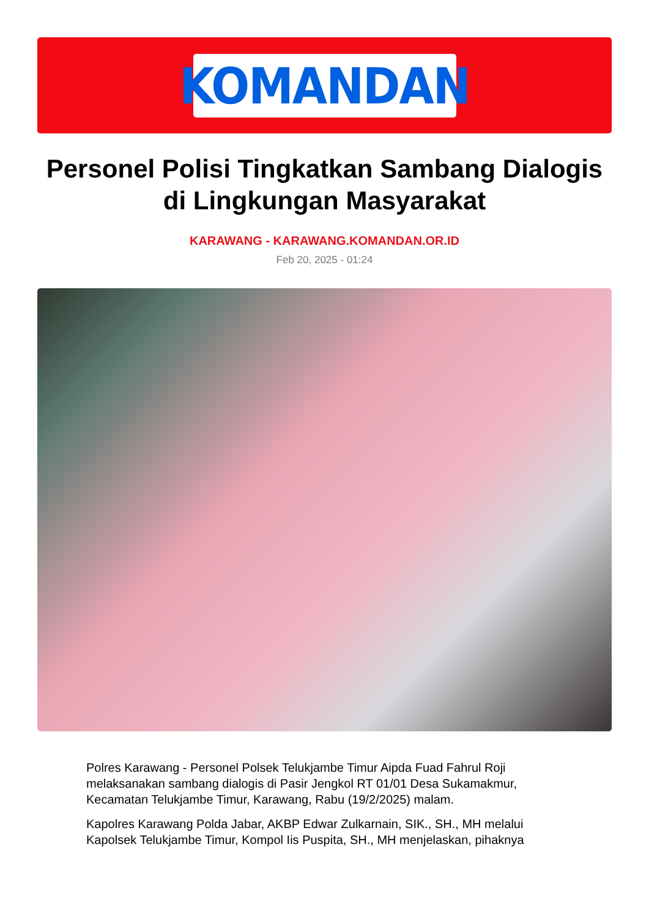KOMANDAN
Personel Polisi Tingkatkan Sambang Dialogis di Lingkungan Masyarakat
KARAWANG - KARAWANG.KOMANDAN.OR.ID
Feb 20, 2025 - 01:24
Polres Karawang - Personel Polsek Telukjambe Timur Aipda Fuad Fahrul Roji melaksanakan sambang dialogis di Pasir Jengkol RT 01/01 Desa Sukamakmur, Kecamatan Telukjambe Timur, Karawang, Rabu (19/2/2025) malam.
Kapolres Karawang Polda Jabar, AKBP Edwar Zulkarnain, SIK., SH., MH melalui Kapolsek Telukjambe Timur, Kompol Iis Puspita, SH., MH menjelaskan, pihaknya